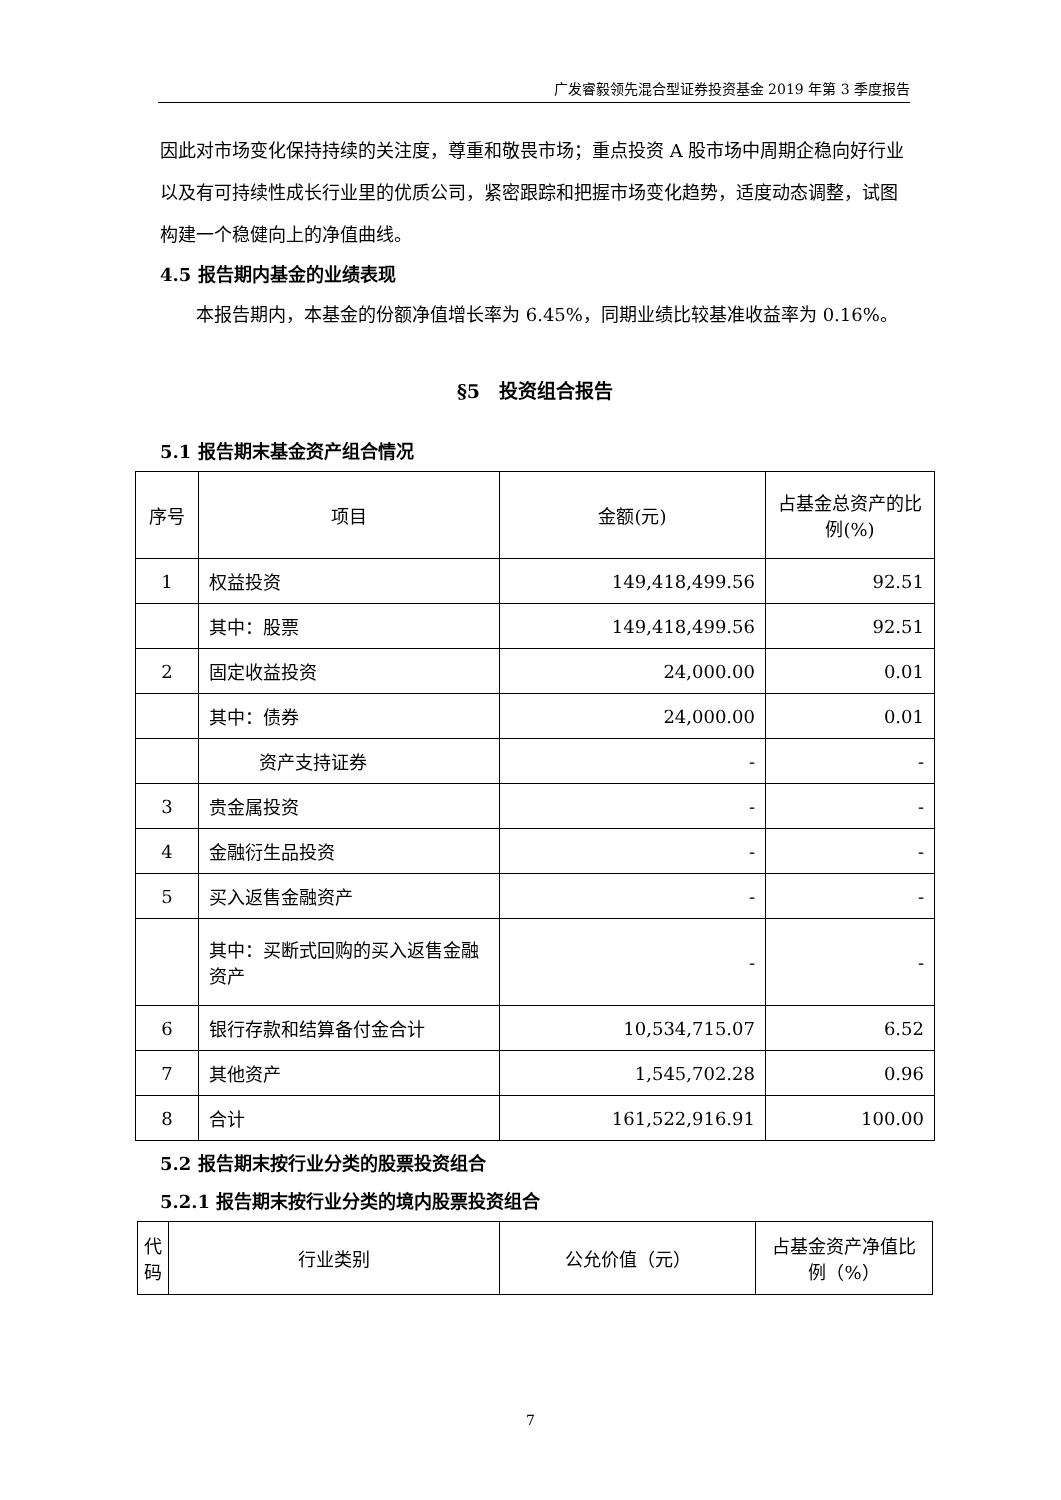广发睿毅领先混合型证券投资基金 2019 年第 3 季度报告
因此对市场变化保持持续的关注度，尊重和敬畏市场；重点投资 A 股市场中周期企稳向好行业以及有可持续性成长行业里的优质公司，紧密跟踪和把握市场变化趋势，适度动态调整，试图构建一个稳健向上的净值曲线。
4.5 报告期内基金的业绩表现
本报告期内，本基金的份额净值增长率为 6.45%，同期业绩比较基准收益率为 0.16%。
§5　投资组合报告
5.1 报告期末基金资产组合情况
| 序号 | 项目 | 金额(元) | 占基金总资产的比例(%) |
| --- | --- | --- | --- |
| 1 | 权益投资 | 149,418,499.56 | 92.51 |
| | 其中：股票 | 149,418,499.56 | 92.51 |
| 2 | 固定收益投资 | 24,000.00 | 0.01 |
| | 其中：债券 | 24,000.00 | 0.01 |
| | 资产支持证券 | - | - |
| 3 | 贵金属投资 | - | - |
| 4 | 金融衍生品投资 | - | - |
| 5 | 买入返售金融资产 | - | - |
| | 其中：买断式回购的买入返售金融资产 | - | - |
| 6 | 银行存款和结算备付金合计 | 10,534,715.07 | 6.52 |
| 7 | 其他资产 | 1,545,702.28 | 0.96 |
| 8 | 合计 | 161,522,916.91 | 100.00 |
5.2 报告期末按行业分类的股票投资组合
5.2.1 报告期末按行业分类的境内股票投资组合
| 代码 | 行业类别 | 公允价值（元） | 占基金资产净值比例（%） |
| --- | --- | --- | --- |
7